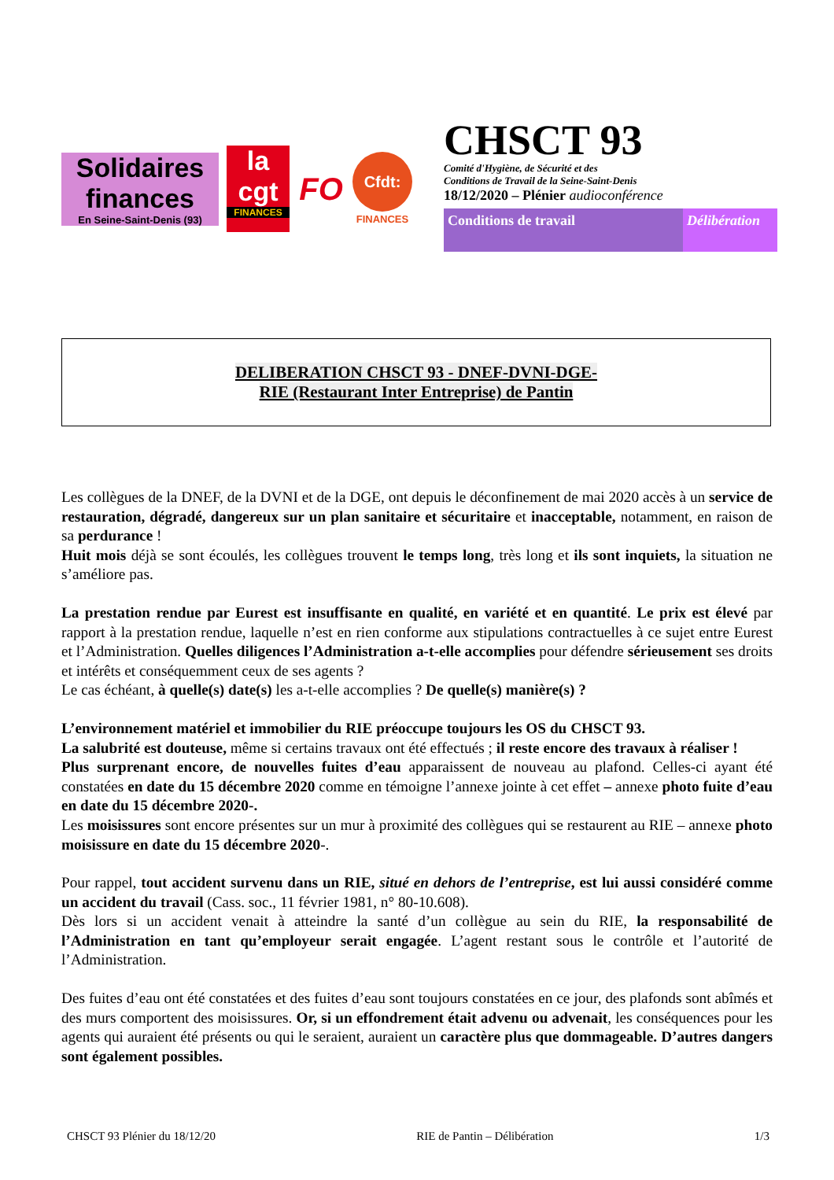Solidaires finances
En Seine-Saint-Denis (93)
la cgt
FINANCES
FO
Cfdt:
FINANCES
CHSCT 93
Comité d'Hygiène, de Sécurité et des
Conditions de Travail de la Seine-Saint-Denis
18/12/2020 – Plénier audioconférence
Conditions de travail Délibération
DELIBERATION CHSCT 93 - DNEF-DVNI-DGE-
RIE (Restaurant Inter Entreprise) de Pantin
Les collègues de la DNEF, de la DVNI et de la DGE, ont depuis le déconfinement de mai 2020 accès à un service de restauration, dégradé, dangereux sur un plan sanitaire et sécuritaire et inacceptable, notamment, en raison de sa perdurance !
Huit mois déjà se sont écoulés, les collègues trouvent le temps long, très long et ils sont inquiets, la situation ne s’améliore pas.
La prestation rendue par Eurest est insuffisante en qualité, en variété et en quantité. Le prix est élevé par rapport à la prestation rendue, laquelle n’est en rien conforme aux stipulations contractuelles à ce sujet entre Eurest et l’Administration. Quelles diligences l’Administration a-t-elle accomplies pour défendre sérieusement ses droits et intérêts et conséquemment ceux de ses agents ?
Le cas échéant, à quelle(s) date(s) les a-t-elle accomplies ? De quelle(s) manière(s) ?
L’environnement matériel et immobilier du RIE préoccupe toujours les OS du CHSCT 93.
La salubrité est douteuse, même si certains travaux ont été effectués ; il reste encore des travaux à réaliser !
Plus surprenant encore, de nouvelles fuites d’eau apparaissent de nouveau au plafond. Celles-ci ayant été constatées en date du 15 décembre 2020 comme en témoigne l’annexe jointe à cet effet – annexe photo fuite d’eau en date du 15 décembre 2020-.
Les moisissures sont encore présentes sur un mur à proximité des collègues qui se restaurent au RIE – annexe photo moisissure en date du 15 décembre 2020-.
Pour rappel, tout accident survenu dans un RIE, situé en dehors de l’entreprise, est lui aussi considéré comme un accident du travail (Cass. soc., 11 février 1981, n° 80-10.608).
Dès lors si un accident venait à atteindre la santé d’un collègue au sein du RIE, la responsabilité de l’Administration en tant qu’employeur serait engagée. L’agent restant sous le contrôle et l’autorité de l’Administration.
Des fuites d’eau ont été constatées et des fuites d’eau sont toujours constatées en ce jour, des plafonds sont abîmés et des murs comportent des moisissures. Or, si un effondrement était advenu ou advenait, les conséquences pour les agents qui auraient été présents ou qui le seraient, auraient un caractère plus que dommageable. D’autres dangers sont également possibles.
CHSCT 93 Plénier du 18/12/20 RIE de Pantin – Délibération 1/3